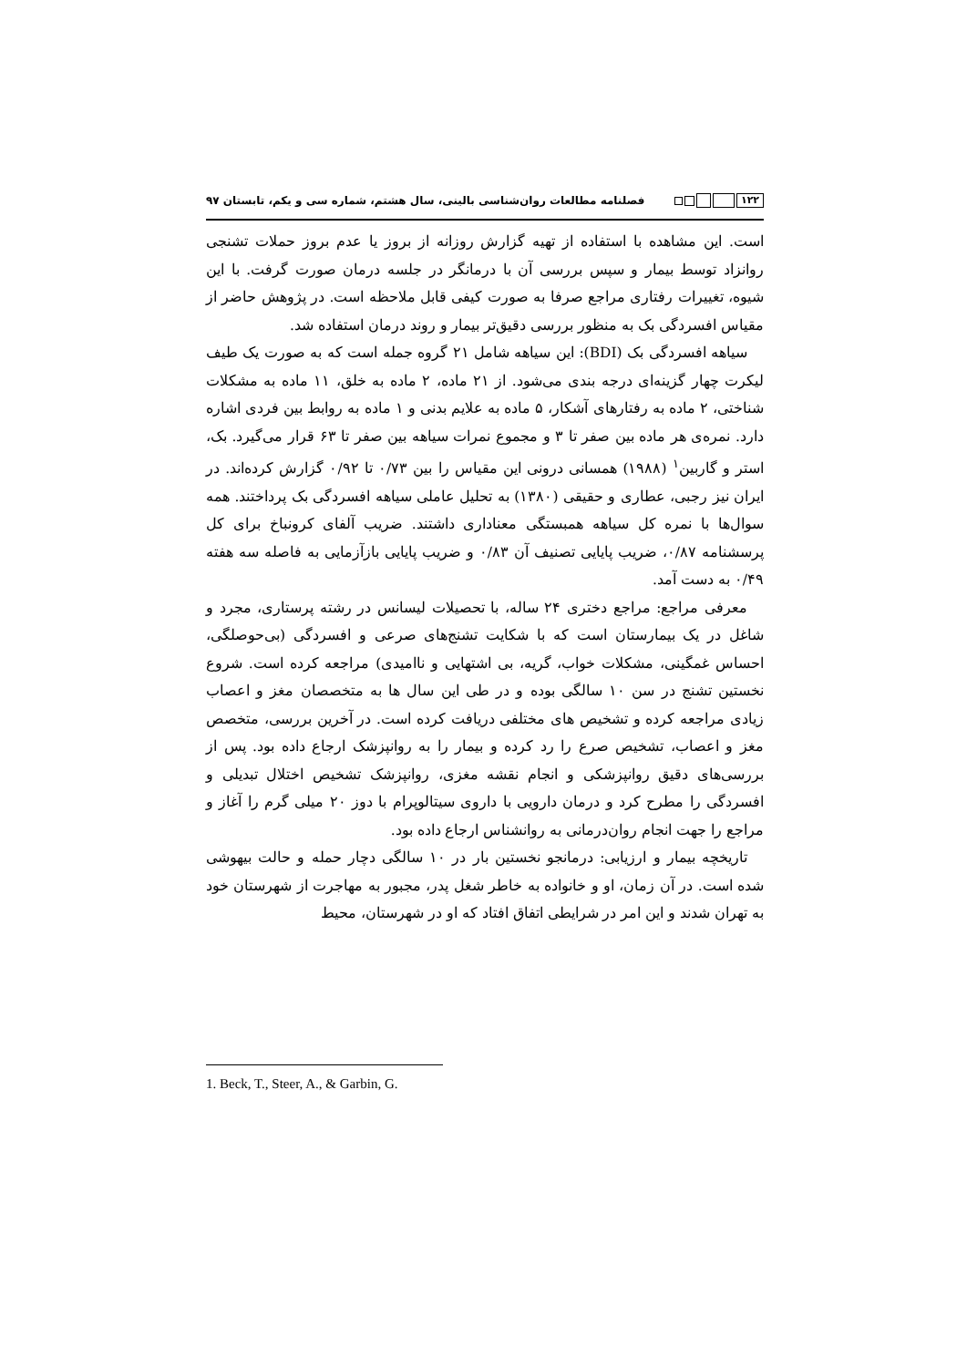۱۲۲ فصلنامه مطالعات روان‌شناسی بالینی، سال هشتم، شماره سی و یکم، تابستان ۹۷
است. این مشاهده با استفاده از تهیه گزارش روزانه از بروز یا عدم بروز حملات تشنجی روانزاد توسط بیمار و سپس بررسی آن با درمانگر در جلسه درمان صورت گرفت. با این شیوه، تغییرات رفتاری مراجع صرفا به صورت کیفی قابل ملاحظه است. در پژوهش حاضر از مقیاس افسردگی بک به منظور بررسی دقیق‌تر بیمار و روند درمان استفاده شد.
سیاهه افسردگی بک (BDI): این سیاهه شامل ۲۱ گروه جمله است که به صورت یک طیف لیکرت چهار گزینه‌ای درجه بندی می‌شود. از ۲۱ ماده، ۲ ماده به خلق، ۱۱ ماده به مشکلات شناختی، ۲ ماده به رفتارهای آشکار، ۵ ماده به علایم بدنی و ۱ ماده به روابط بین فردی اشاره دارد. نمره‌ی هر ماده بین صفر تا ۳ و مجموع نمرات سیاهه بین صفر تا ۶۳ قرار می‌گیرد. بک، استر و گاربین<sup>۱</sup> (۱۹۸۸) همسانی درونی این مقیاس را بین ۰/۷۳ تا ۰/۹۲ گزارش کرده‌اند. در ایران نیز رجبی، عطاری و حقیقی (۱۳۸۰) به تحلیل عاملی سیاهه افسردگی بک پرداختند. همه سوال‌ها با نمره کل سیاهه همبستگی معناداری داشتند. ضریب آلفای کرونباخ برای کل پرسشنامه ۰/۸۷، ضریب پایایی تصنیف آن ۰/۸۳ و ضریب پایایی بازآزمایی به فاصله سه هفته ۰/۴۹ به دست آمد.
معرفی مراجع: مراجع دختری ۲۴ ساله، با تحصیلات لیسانس در رشته پرستاری، مجرد و شاغل در یک بیمارستان است که با شکایت تشنج‌های صرعی و افسردگی (بی‌حوصلگی، احساس غمگینی، مشکلات خواب، گریه، بی اشتهایی و ناامیدی) مراجعه کرده است. شروع نخستین تشنج در سن ۱۰ سالگی بوده و در طی این سال ها به متخصصان مغز و اعصاب زیادی مراجعه کرده و تشخیص های مختلفی دریافت کرده است. در آخرین بررسی، متخصص مغز و اعصاب، تشخیص صرع را رد کرده و بیمار را به روانپزشک ارجاع داده بود. پس از بررسی‌های دقیق روانپزشکی و انجام نقشه مغزی، روانپزشک تشخیص اختلال تبدیلی و افسردگی را مطرح کرد و درمان دارویی با داروی سیتالوپرام با دوز ۲۰ میلی گرم را آغاز و مراجع را جهت انجام روان‌درمانی به روانشناس ارجاع داده بود.
تاریخچه بیمار و ارزیابی: درمانجو نخستین بار در ۱۰ سالگی دچار حمله و حالت بیهوشی شده است. در آن زمان، او و خانواده به خاطر شغل پدر، مجبور به مهاجرت از شهرستان خود به تهران شدند و این امر در شرایطی اتفاق افتاد که او در شهرستان، محیط
1. Beck, T., Steer, A., & Garbin, G.